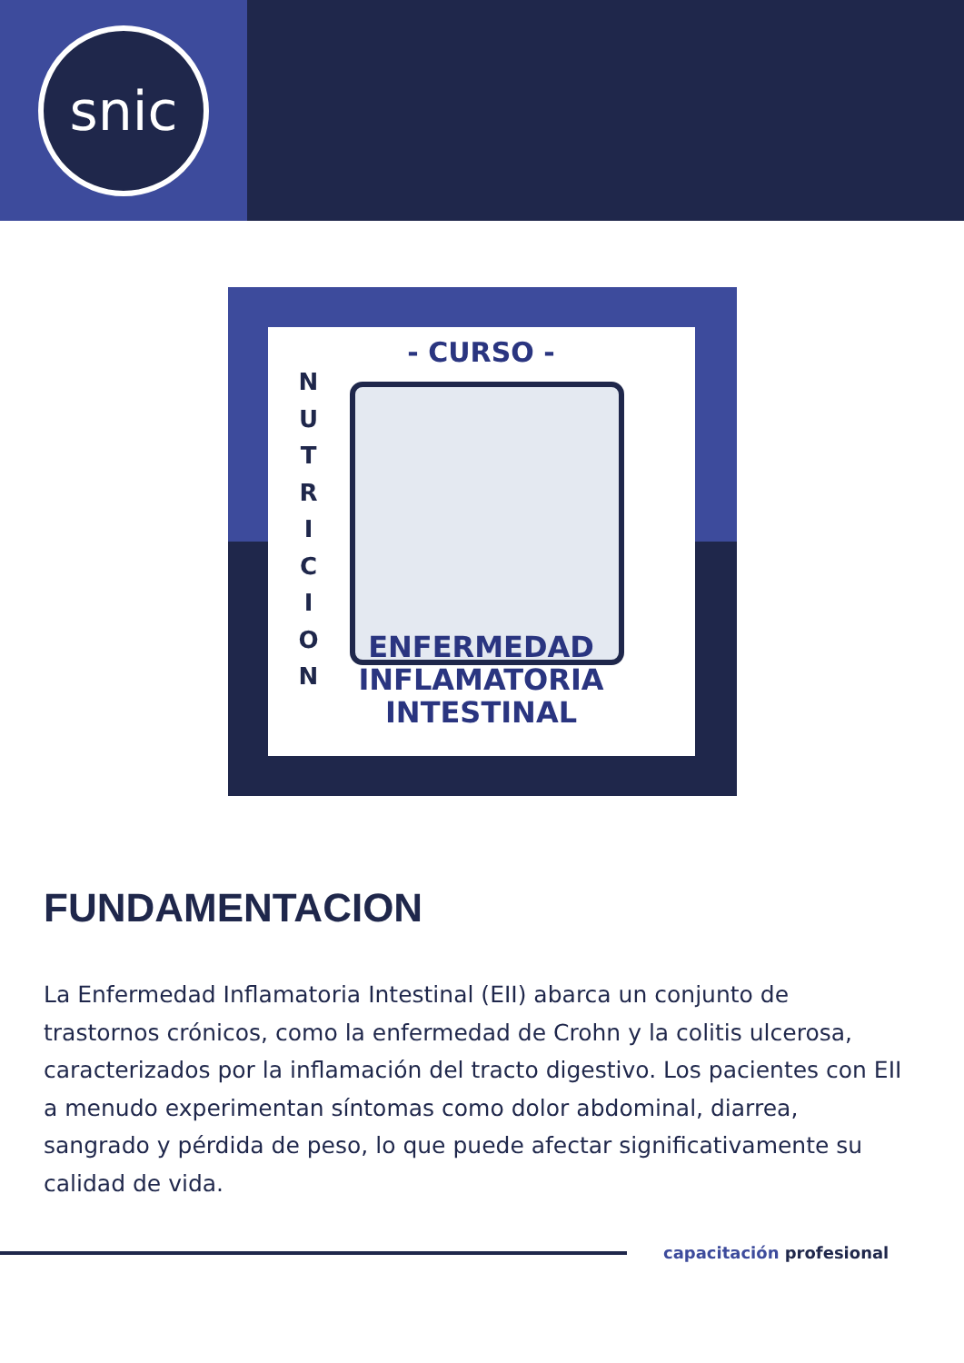snic
- CURSO -
N U T R I C I O N
ENFERMEDAD
INFLAMATORIA INTESTINAL
FUNDAMENTACION
La Enfermedad Inflamatoria Intestinal (EII) abarca un conjunto de trastornos crónicos, como la enfermedad de Crohn y la colitis ulcerosa, caracterizados por la inflamación del tracto digestivo. Los pacientes con EII a menudo experimentan síntomas como dolor abdominal, diarrea, sangrado y pérdida de peso, lo que puede afectar significativamente su calidad de vida.
capacitación profesional